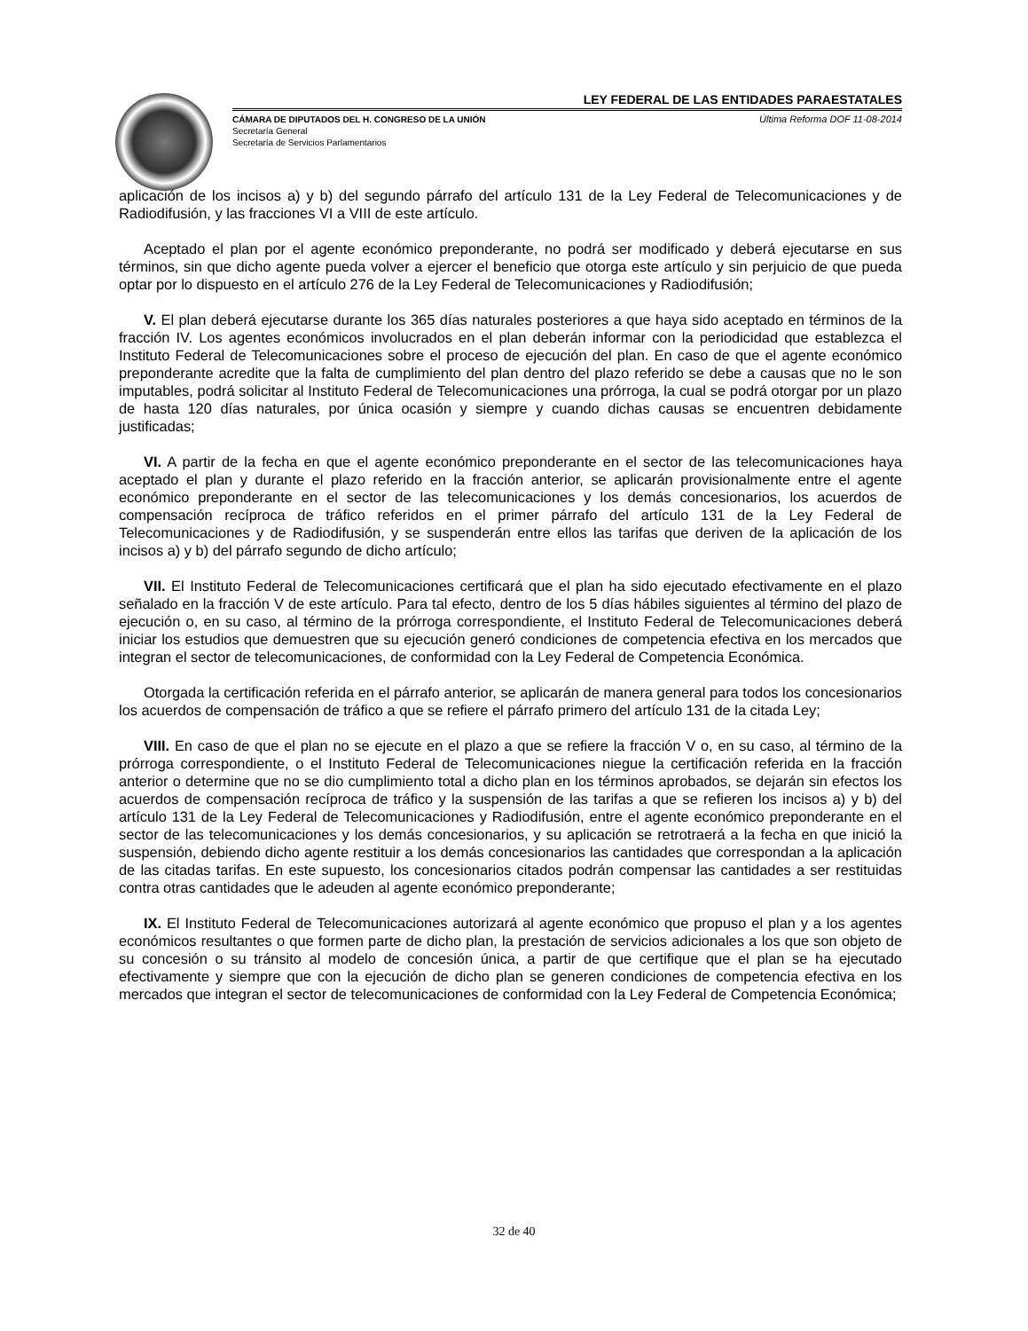LEY FEDERAL DE LAS ENTIDADES PARAESTATALES
CÁMARA DE DIPUTADOS DEL H. CONGRESO DE LA UNIÓN
Secretaría General
Secretaría de Servicios Parlamentarios
Última Reforma DOF 11-08-2014
aplicación de los incisos a) y b) del segundo párrafo del artículo 131 de la Ley Federal de Telecomunicaciones y de Radiodifusión, y las fracciones VI a VIII de este artículo.
Aceptado el plan por el agente económico preponderante, no podrá ser modificado y deberá ejecutarse en sus términos, sin que dicho agente pueda volver a ejercer el beneficio que otorga este artículo y sin perjuicio de que pueda optar por lo dispuesto en el artículo 276 de la Ley Federal de Telecomunicaciones y Radiodifusión;
V. El plan deberá ejecutarse durante los 365 días naturales posteriores a que haya sido aceptado en términos de la fracción IV. Los agentes económicos involucrados en el plan deberán informar con la periodicidad que establezca el Instituto Federal de Telecomunicaciones sobre el proceso de ejecución del plan. En caso de que el agente económico preponderante acredite que la falta de cumplimiento del plan dentro del plazo referido se debe a causas que no le son imputables, podrá solicitar al Instituto Federal de Telecomunicaciones una prórroga, la cual se podrá otorgar por un plazo de hasta 120 días naturales, por única ocasión y siempre y cuando dichas causas se encuentren debidamente justificadas;
VI. A partir de la fecha en que el agente económico preponderante en el sector de las telecomunicaciones haya aceptado el plan y durante el plazo referido en la fracción anterior, se aplicarán provisionalmente entre el agente económico preponderante en el sector de las telecomunicaciones y los demás concesionarios, los acuerdos de compensación recíproca de tráfico referidos en el primer párrafo del artículo 131 de la Ley Federal de Telecomunicaciones y de Radiodifusión, y se suspenderán entre ellos las tarifas que deriven de la aplicación de los incisos a) y b) del párrafo segundo de dicho artículo;
VII. El Instituto Federal de Telecomunicaciones certificará que el plan ha sido ejecutado efectivamente en el plazo señalado en la fracción V de este artículo. Para tal efecto, dentro de los 5 días hábiles siguientes al término del plazo de ejecución o, en su caso, al término de la prórroga correspondiente, el Instituto Federal de Telecomunicaciones deberá iniciar los estudios que demuestren que su ejecución generó condiciones de competencia efectiva en los mercados que integran el sector de telecomunicaciones, de conformidad con la Ley Federal de Competencia Económica.
Otorgada la certificación referida en el párrafo anterior, se aplicarán de manera general para todos los concesionarios los acuerdos de compensación de tráfico a que se refiere el párrafo primero del artículo 131 de la citada Ley;
VIII. En caso de que el plan no se ejecute en el plazo a que se refiere la fracción V o, en su caso, al término de la prórroga correspondiente, o el Instituto Federal de Telecomunicaciones niegue la certificación referida en la fracción anterior o determine que no se dio cumplimiento total a dicho plan en los términos aprobados, se dejarán sin efectos los acuerdos de compensación recíproca de tráfico y la suspensión de las tarifas a que se refieren los incisos a) y b) del artículo 131 de la Ley Federal de Telecomunicaciones y Radiodifusión, entre el agente económico preponderante en el sector de las telecomunicaciones y los demás concesionarios, y su aplicación se retrotraerá a la fecha en que inició la suspensión, debiendo dicho agente restituir a los demás concesionarios las cantidades que correspondan a la aplicación de las citadas tarifas. En este supuesto, los concesionarios citados podrán compensar las cantidades a ser restituidas contra otras cantidades que le adeuden al agente económico preponderante;
IX. El Instituto Federal de Telecomunicaciones autorizará al agente económico que propuso el plan y a los agentes económicos resultantes o que formen parte de dicho plan, la prestación de servicios adicionales a los que son objeto de su concesión o su tránsito al modelo de concesión única, a partir de que certifique que el plan se ha ejecutado efectivamente y siempre que con la ejecución de dicho plan se generen condiciones de competencia efectiva en los mercados que integran el sector de telecomunicaciones de conformidad con la Ley Federal de Competencia Económica;
32 de 40